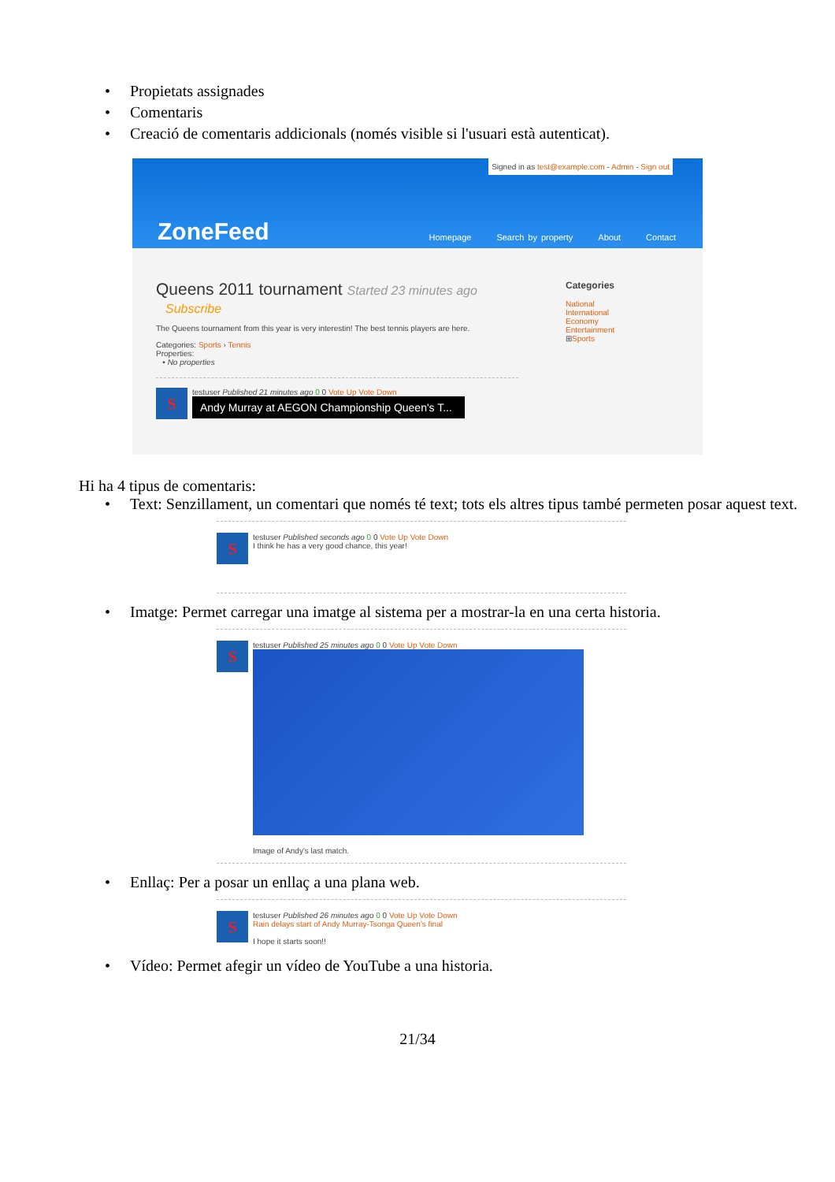• Propietats assignades
• Comentaris
• Creació de comentaris addicionals (només visible si l'usuari està autenticat).
Signed in as test@example.com - Admin - Sign out
ZoneFeed
Homepage Search by property About Contact
Queens 2011 tournament Started 23 minutes ago
Subscribe
The Queens tournament from this year is very interestin! The best tennis players are here.
Categories: Sports › Tennis
Properties:
• No properties
S
testuser Published 21 minutes ago 0 0 Vote Up Vote Down
Andy Murray at AEGON Championship Queen's T...
Categories
National
International
Economy
Entertainment
⊞Sports
Hi ha 4 tipus de comentaris:
• Text: Senzillament, un comentari que només té text; tots els altres tipus també permeten posar aquest text.
S
testuser Published seconds ago 0 0 Vote Up Vote Down
I think he has a very good chance, this year!
• Imatge: Permet carregar una imatge al sistema per a mostrar-la en una certa historia.
S
testuser Published 25 minutes ago 0 0 Vote Up Vote Down
Image of Andy's last match.
• Enllaç: Per a posar un enllaç a una plana web.
S
testuser Published 26 minutes ago 0 0 Vote Up Vote Down
Rain delays start of Andy Murray-Tsonga Queen's final
I hope it starts soon!!
• Vídeo: Permet afegir un vídeo de YouTube a una historia.
21/34